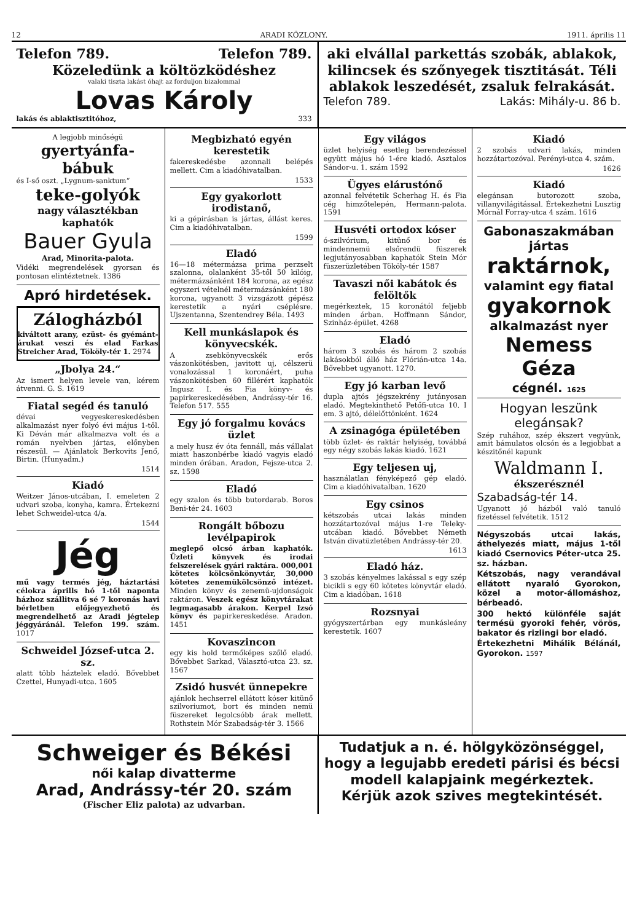12 ARADI KÖZLONY. 1911. április 11
Telefon 789. Telefon 789.
Közeledünk a költözködéshez
valaki tiszta lakást óhajt az forduljon bizalommal
Lovas Károly
lakás és ablaktisztitóhoz, 333
aki elvállal parkettás szobák, ablakok, kilincsek és szőnyegek tisztitását. Téli ablakok leszedését, zsaluk felrakását.
Telefon 789. Lakás: Mihály-u. 86 b.
A legjobb minőségü
gyertyánfa-bábuk
és I-ső oszt. „Lygnum-sanktum“
teke-golyók
nagy választékban kaphatók
Bauer Gyula
Arad, Minorita-palota.
Vidéki megrendelések gyorsan és pontosan elintéztetnek. 1386
Apró hirdetések.
Zálogházból
kiváltott arany, ezüst- és gyémánt-árukat veszi és elad Farkas Streicher Arad, Tököly-tér 1. 2974
„Jbolya 24.“
Az ismert helyen levele van, kérem átvenni. G. S. 1619
Fiatal segéd és tanuló
dévai vegyeskereskedésben alkalmazást nyer folyó évi május 1-től. Ki Déván már alkalmazva volt és a román nyelvben jártas, előnyben részesül. — Ajánlatok Berkovits Jenő, Birtin. (Hunyadm.)
1514
Kiadó
Weitzer János-utcában, I. emeleten 2 udvari szoba, konyha, kamra. Értekezni lehet Schweidel-utca 4/a.
1544
Jég
mű vagy termés jég, háztartási célokra áprills hó 1-től naponta házhoz szállitva 6 sé 7 koronás havi bérletben előjegyezhető és megrendelhető az Aradi jégtelep jéggyáránál. Telefon 199. szám. 1017
Schweidel József-utca 2. sz.
alatt több háztelek eladó. Bővebbet Czettel, Hunyadi-utca. 1605
Megbizható egyén kerestetik
fakereskedésbe azonnali belépés mellett. Cim a kiadóhivatalban.
1533
Egy gyakorlott irodistanő,
ki a gépirásban is jártas, állást keres. Cim a kiadóhivatalban.
1599
Eladó
16—18 métermázsa prima perzselt szalonna, olalanként 35-től 50 kilóig, métermázsánként 184 korona, az egész egyszeri vételnél métermázsánként 180 korona, ugyanott 3 vizsgázott gépész kerestetik a nyári cséplésre. Ujszentanna, Szentendrey Béla. 1493
Kell munkáslapok és könyvecskék.
A zsebkönyvecskék erős vászonkötésben, javitott uj, célszerü vonalozással 1 koronáért, puha vászonkötésben 60 fillérért kaphatók Ingusz I. és Fia könyv- és papirkereskedésében, Andrássy-tér 16. Telefon 517. 555
Egy jó forgalmu kovács üzlet
a mely husz év óta fennáll, más vállalat miatt haszonbérbe kiadó vagyis eladó minden órában. Aradon, Fejsze-utca 2. sz. 1598
Eladó
egy szalon és több butordarab. Boros Beni-tér 24. 1603
Rongált bőbozu levélpapirok
meglepő olcsó árban kaphatók. Üzleti könyvek és irodai felszerelések gyári raktára. 000,001 kötetes kölcsönkönyvtár, 30,000 kötetes zenemükölcsönző intézet. Minden könyv és zenemü-ujdonságok raktáron. Veszek egész könyvtárakat legmagasabb árakon. Kerpel Izsó könyv és papirkereskedése. Aradon. 1451
Kovaszincon
egy kis hold termőképes szőlő eladó. Bővebbet Sarkad, Választó-utca 23. sz. 1567
Zsidó husvét ünnepekre
ajánlok hechserrel ellátott kóser kitünő szilvoriumot, bort és minden nemü füszereket legolcsóbb árak mellett. Rothstein Mór Szabadság-tér 3. 1566
Egy világos
üzlet helyiség esetleg berendezéssel együtt május hó 1-ére kiadó. Asztalos Sándor-u. 1. szám 1592
Ügyes elárustónő
azonnal felvétetik Scherhag H. és Fia cég himzőtelepén, Hermann-palota. 1591
Husvéti ortodox kóser
ó-szilvórium, kitünő bor és mindennemü elsőrendü füszerek legjutányosabban kaphatók Stein Mór füszerüzletében Tököly-tér 1587
Tavaszi női kabátok és felöltők
megérkeztek, 15 koronától feljebb minden árban. Hoffmann Sándor, Szinház-épület. 4268
Eladó
három 3 szobás és három 2 szobás lakásokból álló ház Flórián-utca 14a. Bővebbet ugyanott. 1270.
Egy jó karban levő
dupla ajtós jégszekrény jutányosan eladó. Megtekinthető Petőfi-utca 10. I em. 3 ajtó, délelőttönként. 1624
A zsinagóga épületében
több üzlet- és raktár helyiség, továbbá egy négy szobás lakás kiadó. 1621
Egy teljesen uj,
használatlan fényképező gép eladó. Cim a kiadóhivatalban. 1620
Egy csinos
kétszobás utcai lakás minden hozzátartozóval május 1-re Teleky-utcában kiadó. Bővebbet Németh István divatüzletében Andrássy-tér 20.
1613
Eladó ház.
3 szobás kényelmes lakással s egy szép bicikli s egy 60 kötetes könyvtár eladó. Cim a kiadóban. 1618
Rozsnyai
gyógyszertárban egy munkásleány kerestetik. 1607
Kiadó
2 szobás udvari lakás, minden hozzátartozóval. Perényi-utca 4. szám.
1626
Kiadó
elegánsan butorozott szoba, villanyvilágitással. Értekezhetni Lusztig Mórnál Forray-utca 4 szám. 1616
Gabonaszakmában
jártas
raktárnok,
valamint egy fiatal
gyakornok
alkalmazást nyer
Nemess Géza
cégnél. 1625
Hogyan leszünk elegánsak?
Szép ruhához, szép ékszert vegyünk, amit bámulatos olcsón és a legjobbat a készitőnél kapunk
Waldmann I.
ékszerésznél
Szabadság-tér 14.
Ugyanott jó házból való tanuló fizetéssel felvétetik. 1512
Négyszobás utcai lakás, áthelyezés miatt, május 1-től kiadó Csernovics Péter-utca 25. sz. házban.
Kétszobás, nagy verandával ellátott nyaraló Gyorokon, közel a motor-állomáshoz, bérbeadó.
300 hektó különféle saját termésü gyoroki fehér, vörös, bakator és rizlingi bor eladó.
Értekezhetni Mihálik Bélánál, Gyorokon. 1597
Schweiger és Békési
női kalap divatterme
Arad, Andrássy-tér 20. szám
(Fischer Eliz palota) az udvarban.
Tudatjuk a n. é. hölgyközönséggel, hogy a legujabb eredeti párisi és bécsi modell kalapjaink megérkeztek. Kérjük azok szives megtekintését.